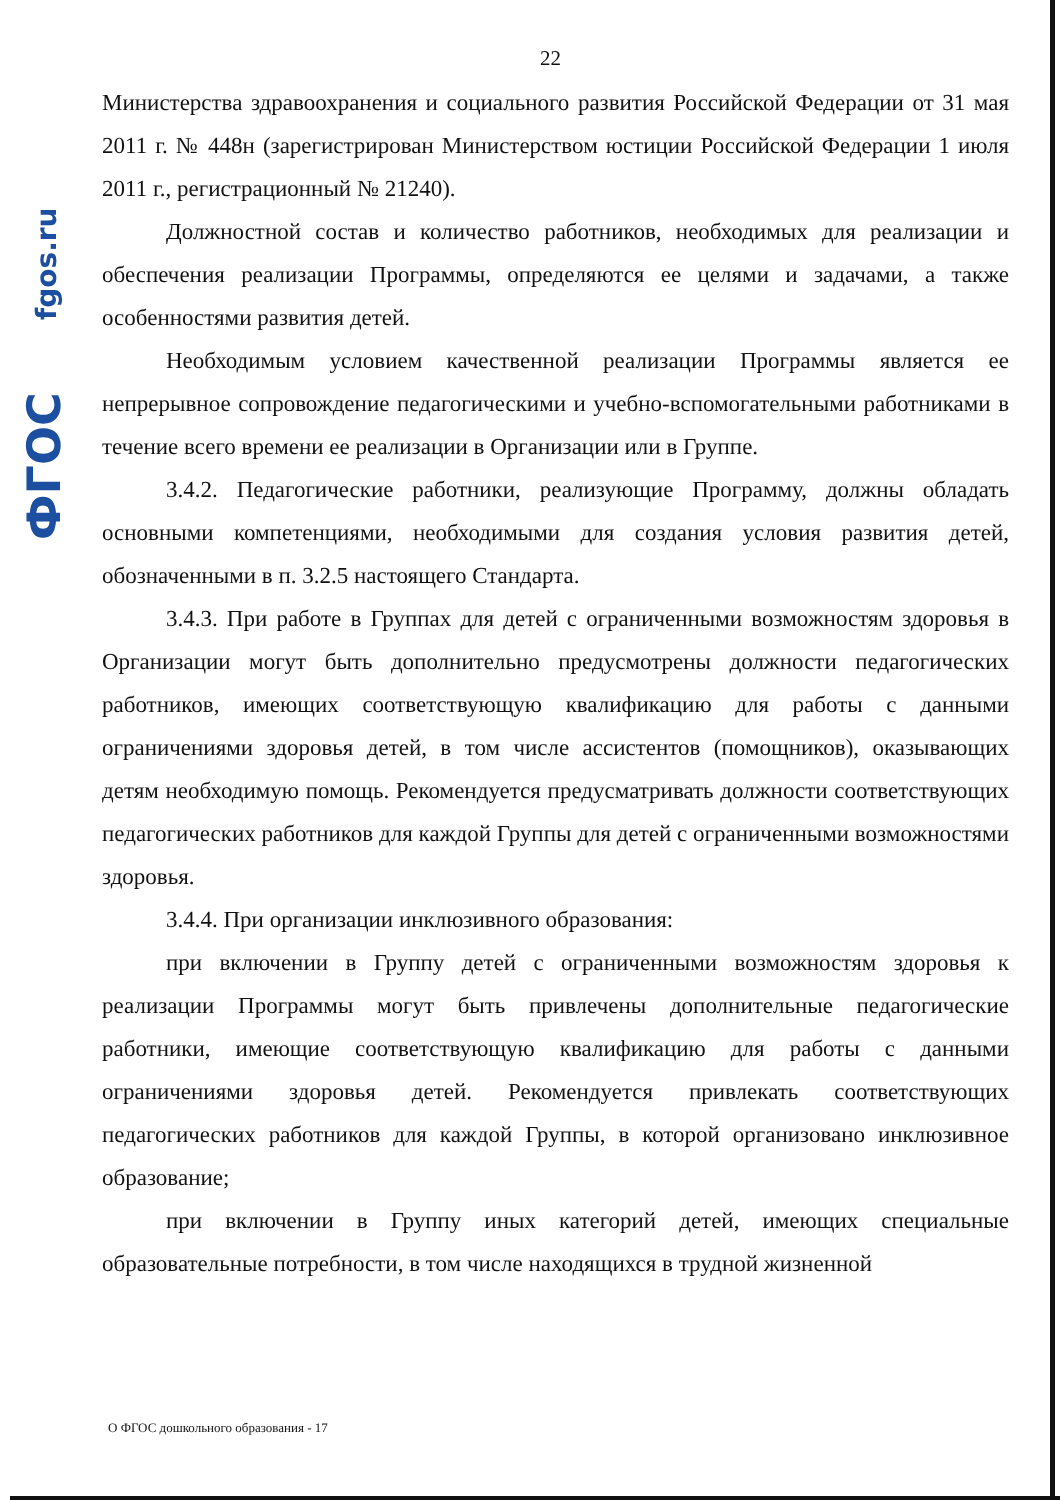fgos.ru
ФГОС
22
Министерства здравоохранения и социального развития Российской Федерации от 31 мая 2011 г. № 448н (зарегистрирован Министерством юстиции Российской Федерации 1 июля 2011 г., регистрационный № 21240).
Должностной состав и количество работников, необходимых для реализации и обеспечения реализации Программы, определяются ее целями и задачами, а также особенностями развития детей.
Необходимым условием качественной реализации Программы является ее непрерывное сопровождение педагогическими и учебно-вспомогательными работниками в течение всего времени ее реализации в Организации или в Группе.
3.4.2. Педагогические работники, реализующие Программу, должны обладать основными компетенциями, необходимыми для создания условия развития детей, обозначенными в п. 3.2.5 настоящего Стандарта.
3.4.3. При работе в Группах для детей с ограниченными возможностям здоровья в Организации могут быть дополнительно предусмотрены должности педагогических работников, имеющих соответствующую квалификацию для работы с данными ограничениями здоровья детей, в том числе ассистентов (помощников), оказывающих детям необходимую помощь. Рекомендуется предусматривать должности соответствующих педагогических работников для каждой Группы для детей с ограниченными возможностями здоровья.
3.4.4. При организации инклюзивного образования:
при включении в Группу детей с ограниченными возможностям здоровья к реализации Программы могут быть привлечены дополнительные педагогические работники, имеющие соответствующую квалификацию для работы с данными ограничениями здоровья детей. Рекомендуется привлекать соответствующих педагогических работников для каждой Группы, в которой организовано инклюзивное образование;
при включении в Группу иных категорий детей, имеющих специальные образовательные потребности, в том числе находящихся в трудной жизненной
О ФГОС дошкольного образования - 17